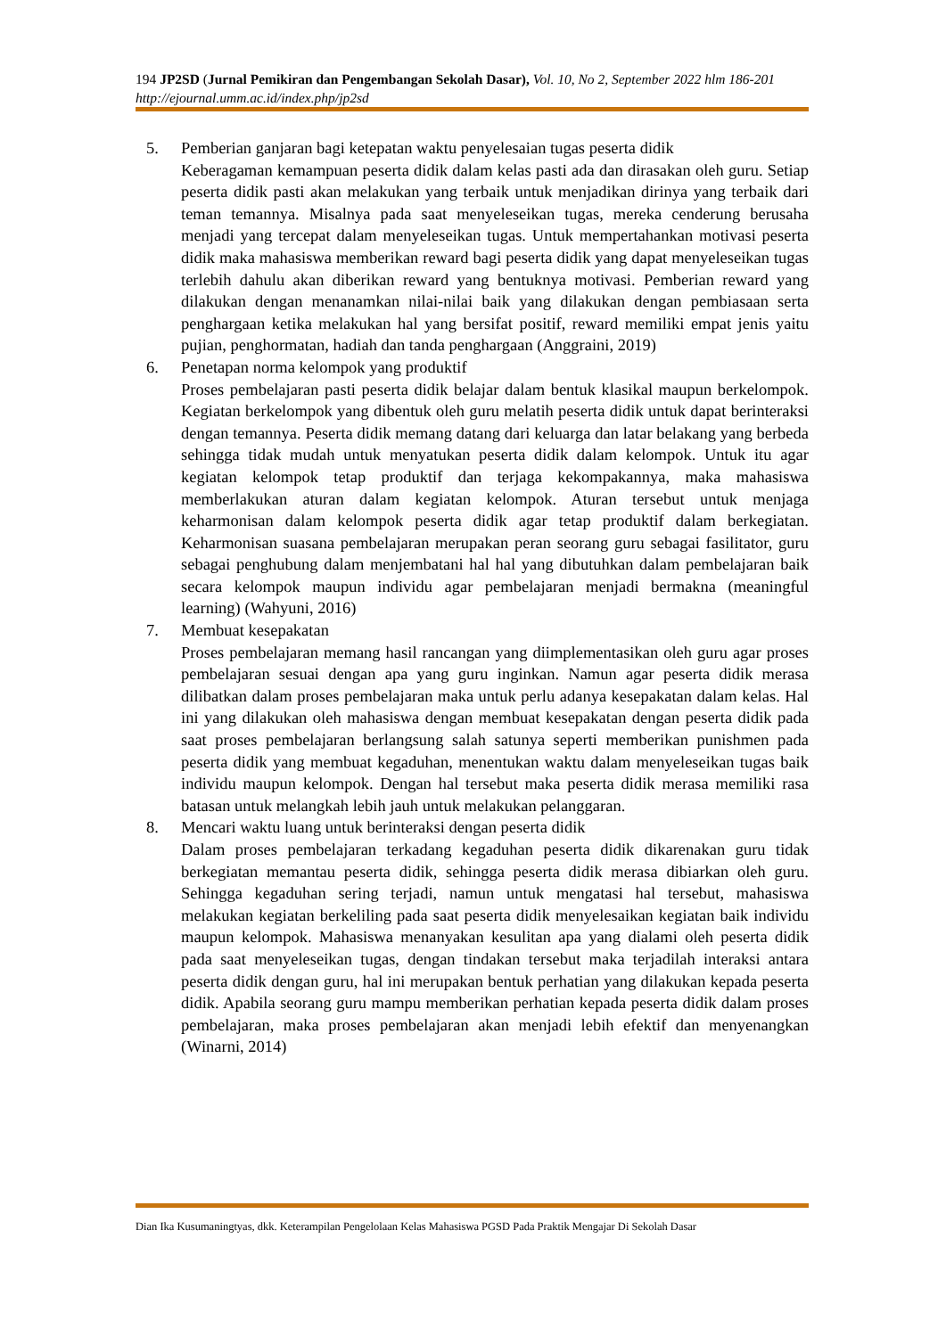194 JP2SD (Jurnal Pemikiran dan Pengembangan Sekolah Dasar), Vol. 10, No 2, September 2022 hlm 186-201
http://ejournal.umm.ac.id/index.php/jp2sd
5. Pemberian ganjaran bagi ketepatan waktu penyelesaian tugas peserta didik
Keberagaman kemampuan peserta didik dalam kelas pasti ada dan dirasakan oleh guru. Setiap peserta didik pasti akan melakukan yang terbaik untuk menjadikan dirinya yang terbaik dari teman temannya. Misalnya pada saat menyeleseikan tugas, mereka cenderung berusaha menjadi yang tercepat dalam menyeleseikan tugas. Untuk mempertahankan motivasi peserta didik maka mahasiswa memberikan reward bagi peserta didik yang dapat menyeleseikan tugas terlebih dahulu akan diberikan reward yang bentuknya motivasi. Pemberian reward yang dilakukan dengan menanamkan nilai-nilai baik yang dilakukan dengan pembiasaan serta penghargaan ketika melakukan hal yang bersifat positif, reward memiliki empat jenis yaitu pujian, penghormatan, hadiah dan tanda penghargaan (Anggraini, 2019)
6. Penetapan norma kelompok yang produktif
Proses pembelajaran pasti peserta didik belajar dalam bentuk klasikal maupun berkelompok. Kegiatan berkelompok yang dibentuk oleh guru melatih peserta didik untuk dapat berinteraksi dengan temannya. Peserta didik memang datang dari keluarga dan latar belakang yang berbeda sehingga tidak mudah untuk menyatukan peserta didik dalam kelompok. Untuk itu agar kegiatan kelompok tetap produktif dan terjaga kekompakannya, maka mahasiswa memberlakukan aturan dalam kegiatan kelompok. Aturan tersebut untuk menjaga keharmonisan dalam kelompok peserta didik agar tetap produktif dalam berkegiatan. Keharmonisan suasana pembelajaran merupakan peran seorang guru sebagai fasilitator, guru sebagai penghubung dalam menjembatani hal hal yang dibutuhkan dalam pembelajaran baik secara kelompok maupun individu agar pembelajaran menjadi bermakna (meaningful learning) (Wahyuni, 2016)
7. Membuat kesepakatan
Proses pembelajaran memang hasil rancangan yang diimplementasikan oleh guru agar proses pembelajaran sesuai dengan apa yang guru inginkan. Namun agar peserta didik merasa dilibatkan dalam proses pembelajaran maka untuk perlu adanya kesepakatan dalam kelas. Hal ini yang dilakukan oleh mahasiswa dengan membuat kesepakatan dengan peserta didik pada saat proses pembelajaran berlangsung salah satunya seperti memberikan punishmen pada peserta didik yang membuat kegaduhan, menentukan waktu dalam menyeleseikan tugas baik individu maupun kelompok. Dengan hal tersebut maka peserta didik merasa memiliki rasa batasan untuk melangkah lebih jauh untuk melakukan pelanggaran.
8. Mencari waktu luang untuk berinteraksi dengan peserta didik
Dalam proses pembelajaran terkadang kegaduhan peserta didik dikarenakan guru tidak berkegiatan memantau peserta didik, sehingga peserta didik merasa dibiarkan oleh guru. Sehingga kegaduhan sering terjadi, namun untuk mengatasi hal tersebut, mahasiswa melakukan kegiatan berkeliling pada saat peserta didik menyelesaikan kegiatan baik individu maupun kelompok. Mahasiswa menanyakan kesulitan apa yang dialami oleh peserta didik pada saat menyeleseikan tugas, dengan tindakan tersebut maka terjadilah interaksi antara peserta didik dengan guru, hal ini merupakan bentuk perhatian yang dilakukan kepada peserta didik. Apabila seorang guru mampu memberikan perhatian kepada peserta didik dalam proses pembelajaran, maka proses pembelajaran akan menjadi lebih efektif dan menyenangkan (Winarni, 2014)
Dian Ika Kusumaningtyas, dkk. Keterampilan Pengelolaan Kelas Mahasiswa PGSD Pada Praktik Mengajar Di Sekolah Dasar